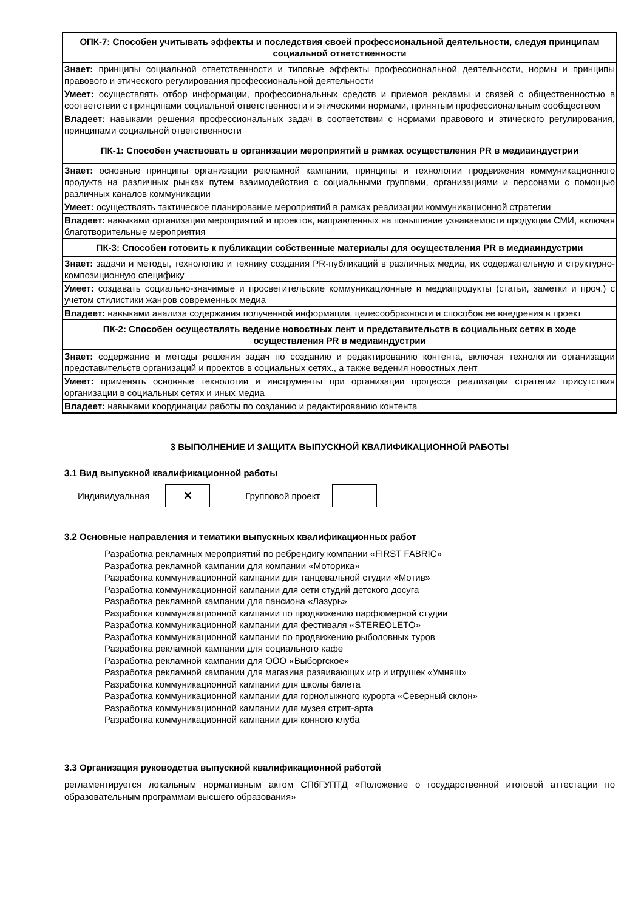| ОПК-7: Способен учитывать эффекты и последствия своей профессиональной деятельности, следуя принципам социальной ответственности |
| Знает: принципы социальной ответственности и типовые эффекты профессиональной деятельности, нормы и принципы правового и этического регулирования профессиональной деятельности |
| Умеет: осуществлять отбор информации, профессиональных средств и приемов рекламы и связей с общественностью в соответствии с принципами социальной ответственности и этическими нормами, принятым профессиональным сообществом |
| Владеет: навыками решения профессиональных задач в соответствии с нормами правового и этического регулирования, принципами социальной ответственности |
| ПК-1: Способен участвовать в организации мероприятий в рамках осуществления PR в медиаиндустрии |
| Знает: основные принципы организации рекламной кампании, принципы и технологии продвижения коммуникационного продукта на различных рынках путем взаимодействия с социальными группами, организациями и персонами с помощью различных каналов коммуникации |
| Умеет: осуществлять тактическое планирование мероприятий в рамках реализации коммуникационной стратегии |
| Владеет: навыками организации мероприятий и проектов, направленных на повышение узнаваемости продукции СМИ, включая благотворительные мероприятия |
| ПК-3: Способен готовить к публикации собственные материалы для осуществления PR в медиаиндустрии |
| Знает: задачи и методы, технологию и технику создания PR-публикаций в различных медиа, их содержательную и структурно-композиционную специфику |
| Умеет: создавать социально-значимые и просветительские коммуникационные и медиапродукты (статьи, заметки и проч.) с учетом стилистики жанров современных медиа |
| Владеет: навыками анализа содержания полученной информации, целесообразности и способов ее внедрения в проект |
| ПК-2: Способен осуществлять ведение новостных лент и представительств в социальных сетях в ходе осуществления PR в медиаиндустрии |
| Знает: содержание и методы решения задач по созданию и редактированию контента, включая технологии организации представительств организаций и проектов в социальных сетях., а также ведения новостных лент |
| Умеет: применять основные технологии и инструменты при организации процесса реализации стратегии присутствия организации в социальных сетях и иных медиа |
| Владеет: навыками координации работы по созданию и редактированию контента |
3 ВЫПОЛНЕНИЕ И ЗАЩИТА ВЫПУСКНОЙ КВАЛИФИКАЦИОННОЙ РАБОТЫ
3.1 Вид выпускной квалификационной работы
Индивидуальная
✕
Групповой проект
3.2 Основные направления и тематики выпускных квалификационных работ
Разработка рекламных мероприятий по ребрендигу компании «FIRST FABRIC»
Разработка рекламной кампании для компании «Моторика»
Разработка коммуникационной кампании для танцевальной студии «Мотив»
Разработка коммуникационной кампании для сети студий детского досуга
Разработка рекламной кампании для пансиона «Лазурь»
Разработка коммуникационной кампании по продвижению парфюмерной студии
Разработка коммуникационной кампании для фестиваля «STEREOLETO»
Разработка коммуникационной кампании по продвижению рыболовных туров
Разработка рекламной кампании для социального кафе
Разработка рекламной кампании для ООО «Выборгское»
Разработка рекламной кампании для магазина развивающих игр и игрушек «Умняш»
Разработка коммуникационной кампании для школы балета
Разработка коммуникационной кампании для горнолыжного курорта «Северный склон»
Разработка коммуникационной кампании для музея стрит-арта
Разработка коммуникационной кампании для конного клуба
3.3 Организация руководства выпускной квалификационной работой
регламентируется локальным нормативным актом СПбГУПТД «Положение о государственной итоговой аттестации по образовательным программам высшего образования»